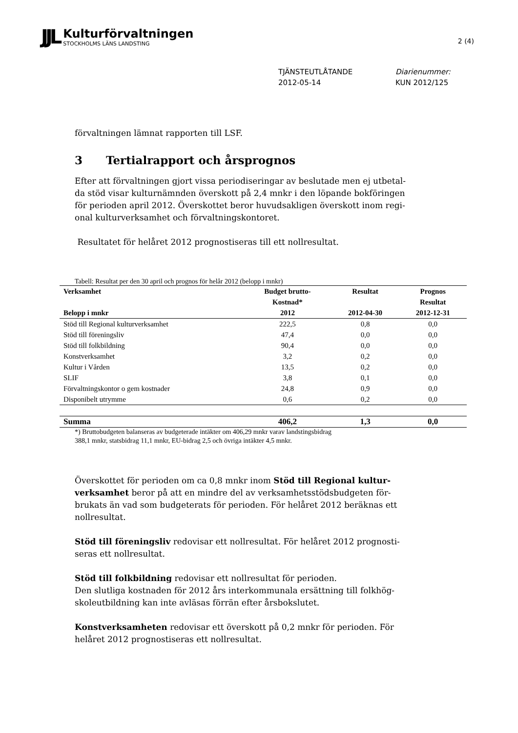JJL
Kulturförvaltningen
STOCKHOLMS LÄNS LANDSTING
2 (4)
TJÄNSTEUTLÅTANDE
2012-05-14
Diarienummer:
KUN 2012/125
förvaltningen lämnat rapporten till LSF.
3 Tertialrapport och årsprognos
Efter att förvaltningen gjort vissa periodiseringar av beslutade men ej utbetal-da stöd visar kulturnämnden överskott på 2,4 mnkr i den löpande bokföringen för perioden april 2012. Överskottet beror huvudsakligen överskott inom regi-onal kulturverksamhet och förvaltningskontoret.
Resultatet för helåret 2012 prognostiseras till ett nollresultat.
Tabell: Resultat per den 30 april och prognos för helår 2012 (belopp i mnkr)
| Verksamhet Belopp i mnkr | Budget brutto- Kostnad* 2012 | Resultat 2012-04-30 | Prognos Resultat 2012-12-31 |
| --- | --- | --- | --- |
| Stöd till Regional kulturverksamhet | 222,5 | 0,8 | 0,0 |
| Stöd till föreningsliv | 47,4 | 0,0 | 0,0 |
| Stöd till folkbildning | 90,4 | 0,0 | 0,0 |
| Konstverksamhet | 3,2 | 0,2 | 0,0 |
| Kultur i Vården | 13,5 | 0,2 | 0,0 |
| SLIF | 3,8 | 0,1 | 0,0 |
| Förvaltningskontor o gem kostnader | 24,8 | 0,9 | 0,0 |
| Disponibelt utrymme | 0,6 | 0,2 | 0,0 |
| Summa | 406,2 | 1,3 | 0,0 |
*) Bruttobudgeten balanseras av budgeterade intäkter om 406,29 mnkr varav landstingsbidrag
388,1 mnkr, statsbidrag 11,1 mnkr, EU-bidrag 2,5 och övriga intäkter 4,5 mnkr.
Överskottet för perioden om ca 0,8 mnkr inom Stöd till Regional kultur-verksamhet beror på att en mindre del av verksamhetsstödsbudgeten för-brukats än vad som budgeterats för perioden. För helåret 2012 beräknas ett nollresultat.
Stöd till föreningsliv redovisar ett nollresultat. För helåret 2012 prognosti-seras ett nollresultat.
Stöd till folkbildning redovisar ett nollresultat för perioden.
Den slutliga kostnaden för 2012 års interkommunala ersättning till folkhög-skoleutbildning kan inte avläsas förrän efter årsbokslutet.
Konstverksamheten redovisar ett överskott på 0,2 mnkr för perioden. För helåret 2012 prognostiseras ett nollresultat.